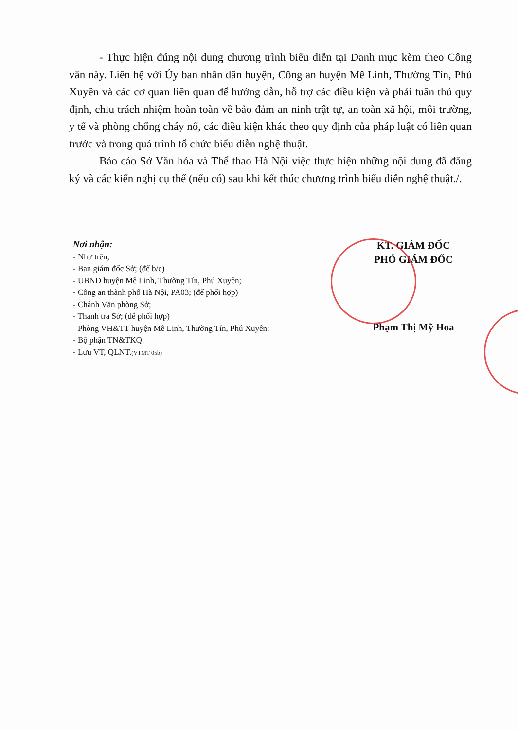- Thực hiện đúng nội dung chương trình biểu diễn tại Danh mục kèm theo Công văn này. Liên hệ với Ủy ban nhân dân huyện, Công an huyện Mê Linh, Thường Tín, Phú Xuyên và các cơ quan liên quan để hướng dẫn, hỗ trợ các điều kiện và phải tuân thủ quy định, chịu trách nhiệm hoàn toàn về bảo đảm an ninh trật tự, an toàn xã hội, môi trường, y tế và phòng chống cháy nổ, các điều kiện khác theo quy định của pháp luật có liên quan trước và trong quá trình tổ chức biểu diễn nghệ thuật.
Báo cáo Sở Văn hóa và Thể thao Hà Nội việc thực hiện những nội dung đã đăng ký và các kiến nghị cụ thể (nếu có) sau khi kết thúc chương trình biểu diễn nghệ thuật./.
Nơi nhận:
- Như trên;
- Ban giám đốc Sở; (để b/c)
- UBND huyện Mê Linh, Thường Tín, Phú Xuyên;
- Công an thành phố Hà Nội, PA03; (để phối hợp)
- Chánh Văn phòng Sở;
- Thanh tra Sở; (để phối hợp)
- Phòng VH&TT huyện Mê Linh, Thường Tín, Phú Xuyên;
- Bộ phận TN&TKQ;
- Lưu VT, QLNT.(VTMT 05b)
KT. GIÁM ĐỐC
PHÓ GIÁM ĐỐC
Phạm Thị Mỹ Hoa